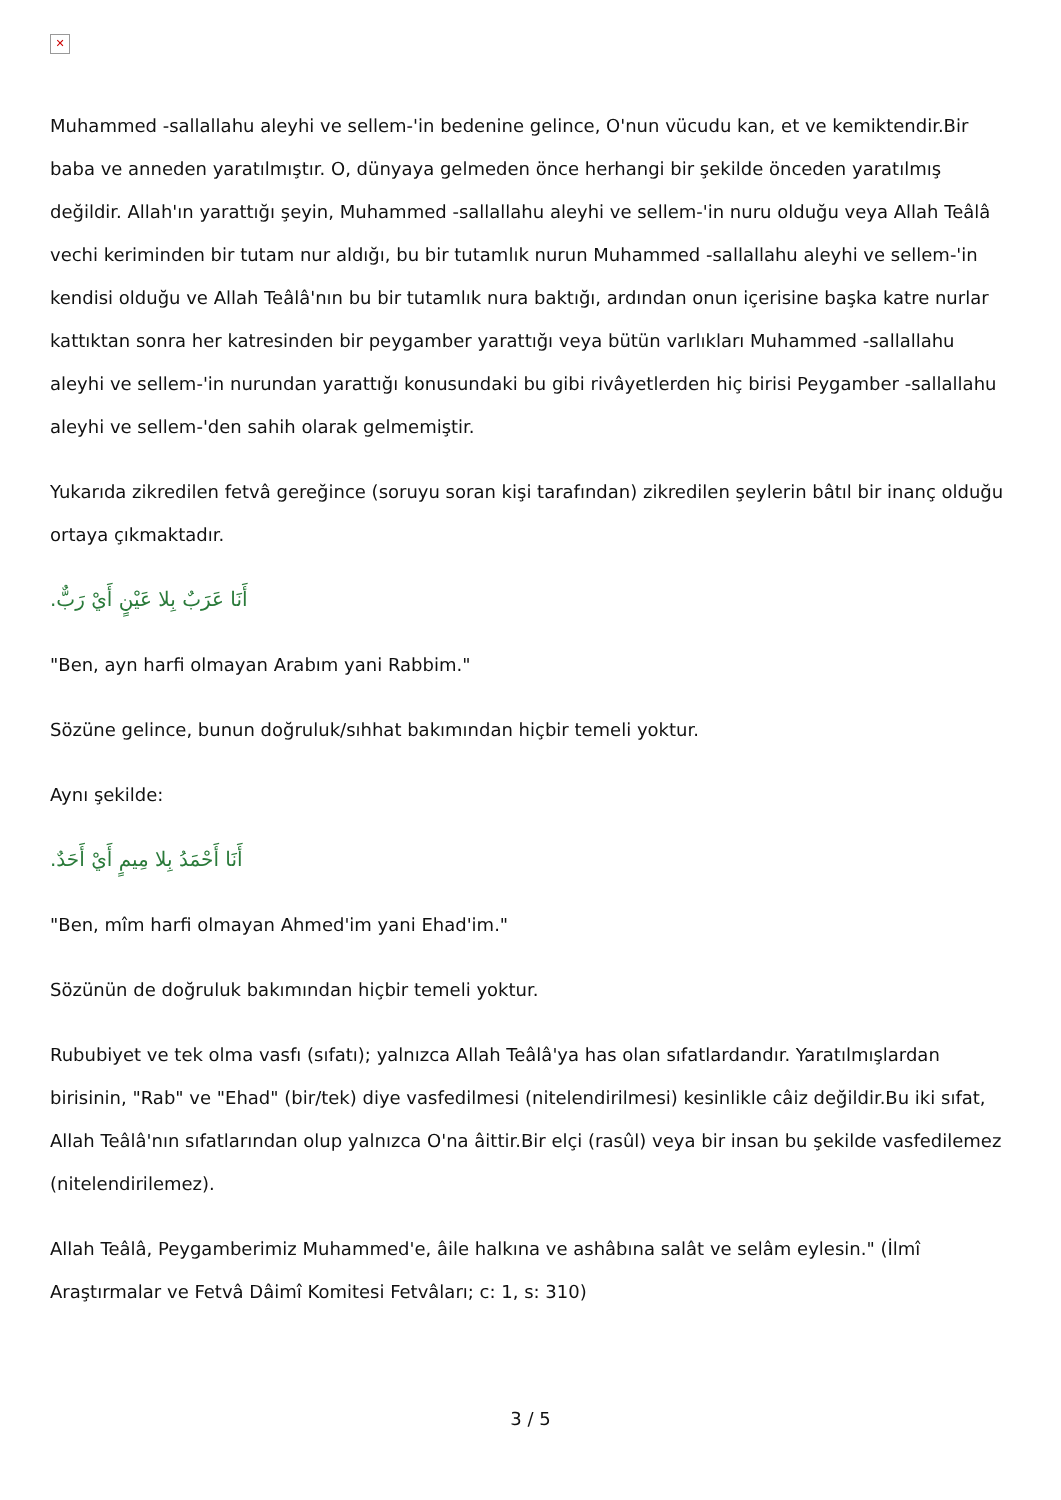✕
Muhammed -sallallahu aleyhi ve sellem-'in bedenine gelince, O'nun vücudu kan, et ve kemiktendir.Bir baba ve anneden yaratılmıştır. O, dünyaya gelmeden önce herhangi bir şekilde önceden yaratılmış değildir. Allah'ın yarattığı şeyin, Muhammed -sallallahu aleyhi ve sellem-'in nuru olduğu veya Allah Teâlâ vechi keriminden bir tutam nur aldığı, bu bir tutamlık nurun Muhammed -sallallahu aleyhi ve sellem-'in kendisi olduğu ve Allah Teâlâ'nın bu bir tutamlık nura baktığı, ardından onun içerisine başka katre nurlar kattıktan sonra her katresinden bir peygamber yarattığı veya bütün varlıkları Muhammed -sallallahu aleyhi ve sellem-'in nurundan yarattığı konusundaki bu gibi rivâyetlerden hiç birisi Peygamber -sallallahu aleyhi ve sellem-'den sahih olarak gelmemiştir.
Yukarıda zikredilen fetvâ gereğince (soruyu soran kişi tarafından) zikredilen şeylerin bâtıl bir inanç olduğu ortaya çıkmaktadır.
أَنَا عَرَبٌ بِلا عَيْنٍ أَيْ رَبٌّ.
"Ben, ayn harfi olmayan Arabım yani Rabbim."
Sözüne gelince, bunun doğruluk/sıhhat bakımından hiçbir temeli yoktur.
Aynı şekilde:
أَنَا أَحْمَدُ بِلا مِيمٍ أَيْ أَحَدٌ.
"Ben, mîm harfi olmayan Ahmed'im yani Ehad'im."
Sözünün de doğruluk bakımından hiçbir temeli yoktur.
Rububiyet ve tek olma vasfı (sıfatı); yalnızca Allah Teâlâ'ya has olan sıfatlardandır. Yaratılmışlardan birisinin, "Rab" ve "Ehad" (bir/tek) diye vasfedilmesi (nitelendirilmesi) kesinlikle câiz değildir.Bu iki sıfat, Allah Teâlâ'nın sıfatlarından olup yalnızca O'na âittir.Bir elçi (rasûl) veya bir insan bu şekilde vasfedilemez (nitelendirilemez).
Allah Teâlâ, Peygamberimiz Muhammed'e, âile halkına ve ashâbına salât ve selâm eylesin." (İlmî Araştırmalar ve Fetvâ Dâimî Komitesi Fetvâları; c: 1, s: 310)
3 / 5